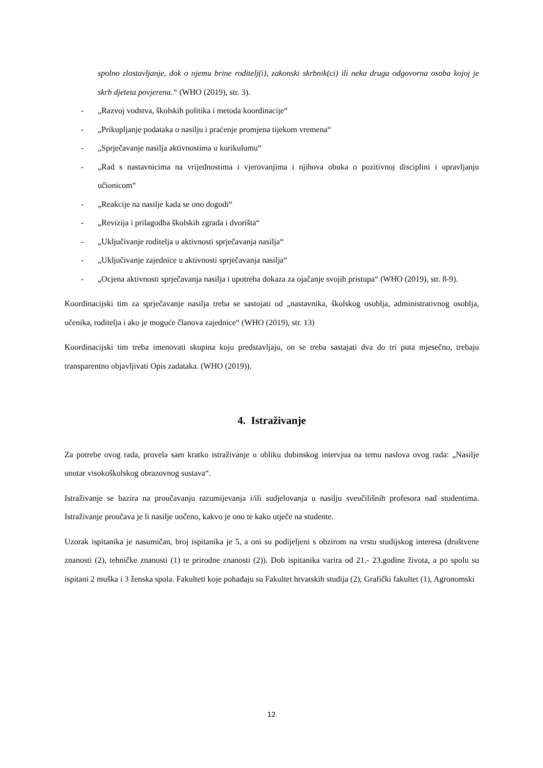spolno zlostavljanje, dok o njemu brine roditelj(i), zakonski skrbnik(ci) ili neka druga odgovorna osoba kojoj je skrb djeteta povjerena.“ (WHO (2019), str. 3).
- „Razvoj vodstva, školskih politika i metoda koordinacije“
- „Prikupljanje podataka o nasilju i praćenje promjena tijekom vremena“
- „Sprječavanje nasilja aktivnostima u kurikulumu“
- „Rad s nastavnicima na vrijednostima i vjerovanjima i njihova obuka o pozitivnoj disciplini i upravljanju učionicom“
- „Reakcije na nasilje kada se ono dogodi“
- „Revizija i prilagodba školskih zgrada i dvorišta“
- „Uključivanje roditelja u aktivnosti sprječavanja nasilja“
- „Uključivanje zajednice u aktivnosti sprječavanja nasilja“
- „Ocjena aktivnosti sprječavanja nasilja i upotreba dokaza za ojačanje svojih pristupa“ (WHO (2019), str. 8-9).
Koordinacijski tim za sprječavanje nasilja treba se sastojati od „nastavnika, školskog osoblja, administrativnog osoblja, učenika, roditelja i ako je moguće članova zajednice“ (WHO (2019), str. 13)
Koordinacijski tim treba imenovati skupina koju predstavljaju, on se treba sastajati dva do tri puta mjesečno, trebaju transparentno objavljivati Opis zadataka. (WHO (2019)).
4. Istraživanje
Za potrebe ovog rada, provela sam kratko istraživanje u obliku dubinskog intervjua na temu naslova ovog rada: „Nasilje unutar visokoškolskog obrazovnog sustava“.
Istraživanje se bazira na proučavanju razumijevanja i/ili sudjelovanja u nasilju sveučilišnih profesora nad studentima. Istraživanje proučava je li nasilje uočeno, kakvo je ono te kako utječe na studente.
Uzorak ispitanika je nasumičan, broj ispitanika je 5, a oni su podijeljeni s obzirom na vrstu studijskog interesa (društvene znanosti (2), tehničke znanosti (1) te prirodne znanosti (2)). Dob ispitanika varira od 21.- 23.godine života, a po spolu su ispitani 2 muška i 3 ženska spola. Fakulteti koje pohađaju su Fakultet hrvatskih studija (2), Grafički fakultet (1), Agronomski
12